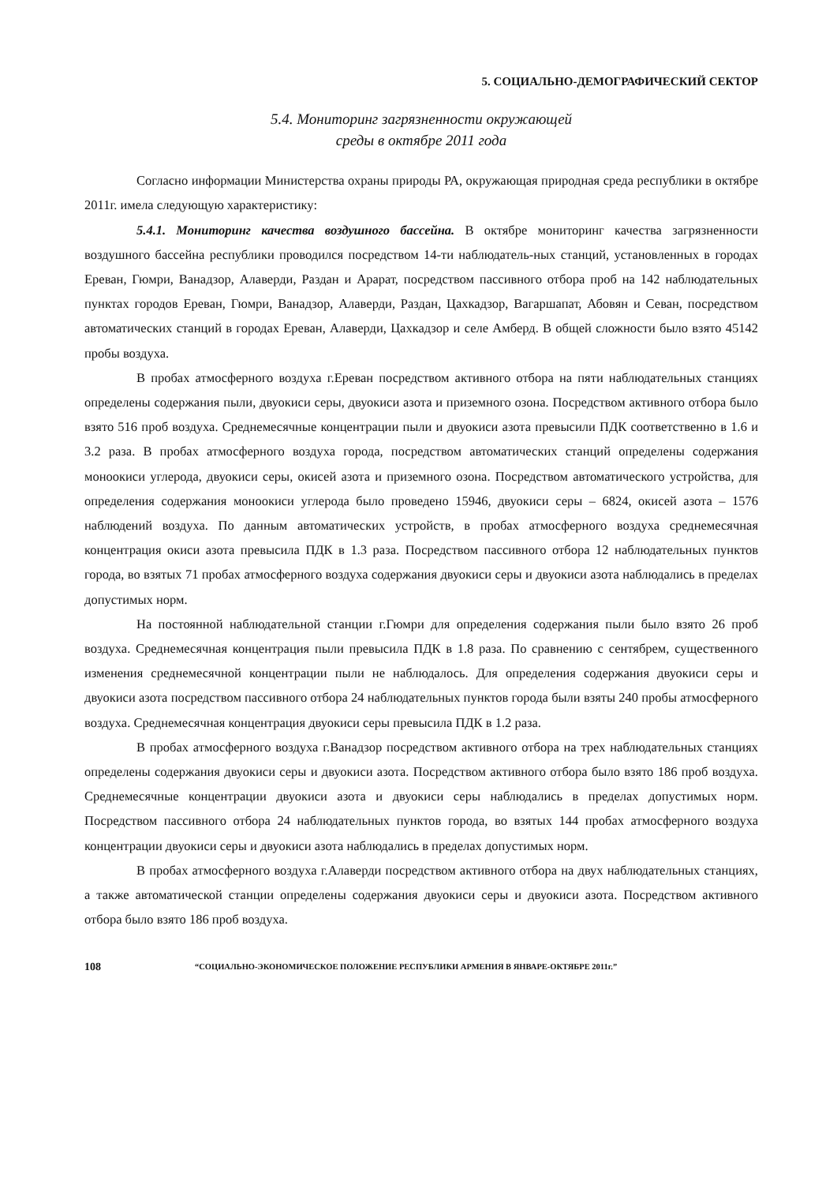5. СОЦИАЛЬНО-ДЕМОГРАФИЧЕСКИЙ СЕКТОР
5.4. Мониторинг загрязненности окружающей
среды в октябре 2011 года
Согласно информации Министерства охраны природы РА, окружающая природная среда республики в октябре 2011г. имела следующую характеристику:
5.4.1. Мониторинг качества воздушного бассейна. В октябре мониторинг качества загрязненности воздушного бассейна республики проводился посредством 14-ти наблюдатель-ных станций, установленных в городах Ереван, Гюмри, Ванадзор, Алаверди, Раздан и Арарат, посредством пассивного отбора проб на 142 наблюдательных пунктах городов Ереван, Гюмри, Ванадзор, Алаверди, Раздан, Цахкадзор, Вагаршапат, Абовян и Севан, посредством автоматических станций в городах Ереван, Алаверди, Цахкадзор и селе Амберд. В общей сложности было взято 45142 пробы воздуха.
В пробах атмосферного воздуха г.Ереван посредством активного отбора на пяти наблюдательных станциях определены содержания пыли, двуокиси серы, двуокиси азота и приземного озона. Посредством активного отбора было взято 516 проб воздуха. Среднемесячные концентрации пыли и двуокиси азота превысили ПДК соответственно в 1.6 и 3.2 раза. В пробах атмосферного воздуха города, посредством автоматических станций определены содержания моноокиси углерода, двуокиси серы, окисей азота и приземного озона. Посредством автоматического устройства, для определения содержания моноокиси углерода было проведено 15946, двуокиси серы – 6824, окисей азота – 1576 наблюдений воздуха. По данным автоматических устройств, в пробах атмосферного воздуха среднемесячная концентрация окиси азота превысила ПДК в 1.3 раза. Посредством пассивного отбора 12 наблюдательных пунктов города, во взятых 71 пробах атмосферного воздуха содержания двуокиси серы и двуокиси азота наблюдались в пределах допустимых норм.
На постоянной наблюдательной станции г.Гюмри для определения содержания пыли было взято 26 проб воздуха. Среднемесячная концентрация пыли превысила ПДК в 1.8 раза. По сравнению с сентябрем, существенного изменения среднемесячной концентрации пыли не наблюдалось. Для определения содержания двуокиси серы и двуокиси азота посредством пассивного отбора 24 наблюдательных пунктов города были взяты 240 пробы атмосферного воздуха. Среднемесячная концентрация двуокиси серы превысила ПДК в 1.2 раза.
В пробах атмосферного воздуха г.Ванадзор посредством активного отбора на трех наблюдательных станциях определены содержания двуокиси серы и двуокиси азота. Посредством активного отбора было взято 186 проб воздуха. Среднемесячные концентрации двуокиси азота и двуокиси серы наблюдались в пределах допустимых норм. Посредством пассивного отбора 24 наблюдательных пунктов города, во взятых 144 пробах атмосферного воздуха концентрации двуокиси серы и двуокиси азота наблюдались в пределах допустимых норм.
В пробах атмосферного воздуха г.Алаверди посредством активного отбора на двух наблюдательных станциях, а также автоматической станции определены содержания двуокиси серы и двуокиси азота. Посредством активного отбора было взято 186 проб воздуха.
108 “СОЦИАЛЬНО-ЭКОНОМИЧЕСКОЕ ПОЛОЖЕНИЕ РЕСПУБЛИКИ АРМЕНИЯ В ЯНВАРЕ-ОКТЯБРЕ 2011г.”